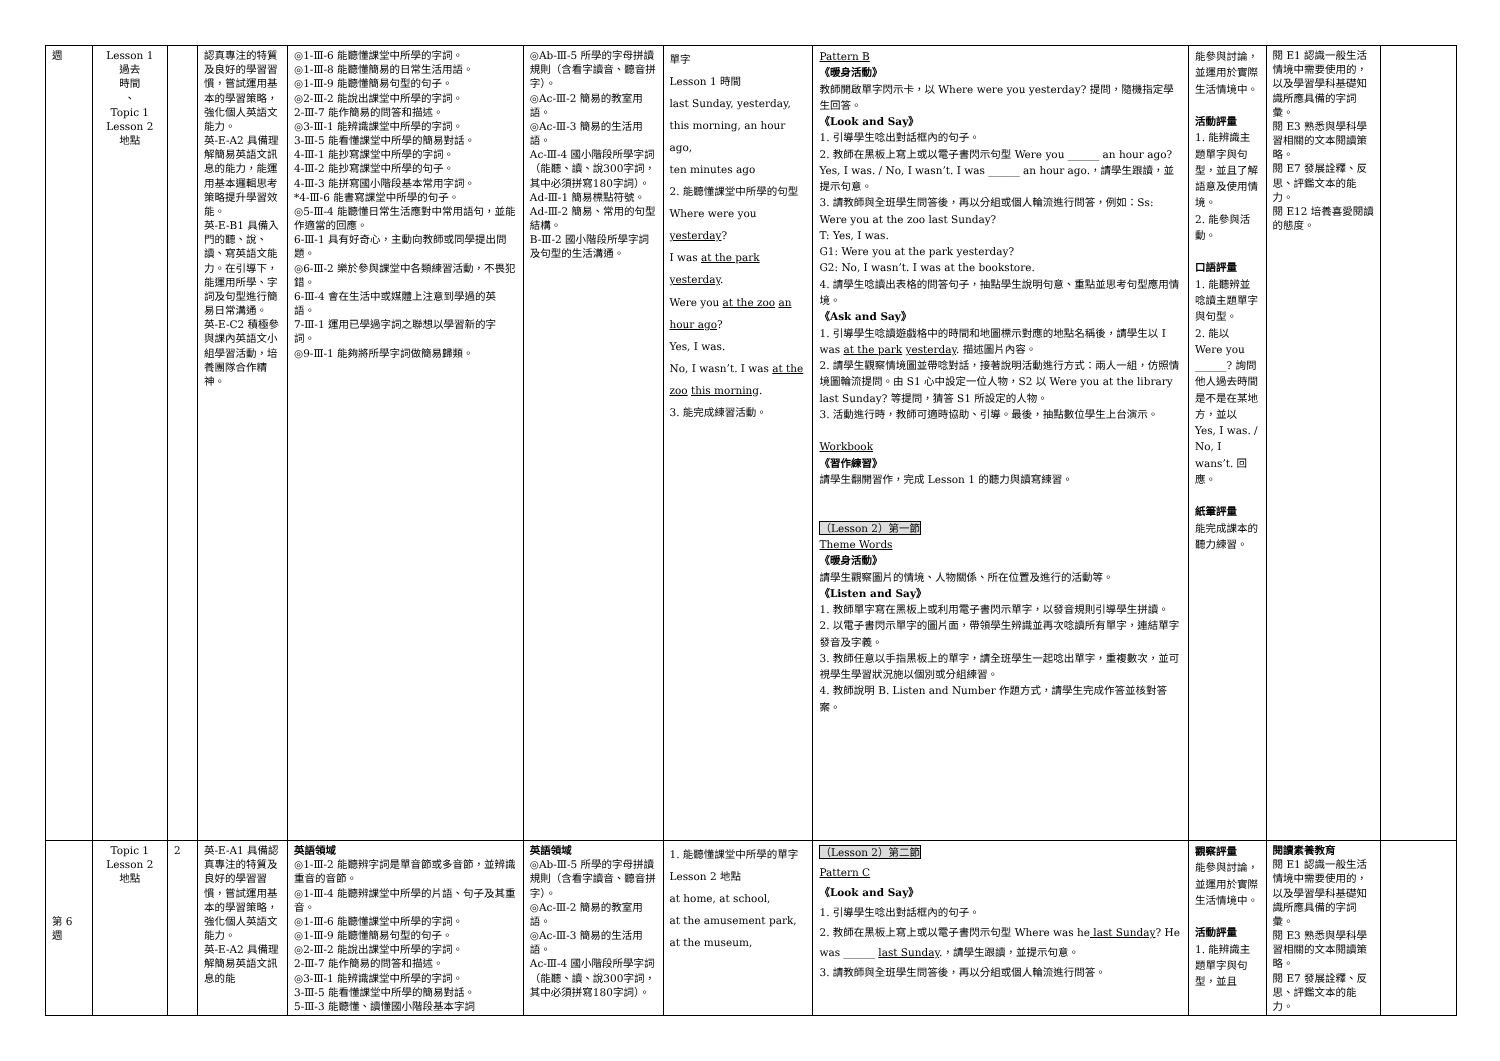| 週 | Lesson 1 過去 時間 、 Topic 1 Lesson 2 地點 | | 認真專注的特質及良好的學習習慣，嘗試運用基本的學習策略，強化個人英語文能力。 英-E-A2 具備理解簡易英語文訊息的能力，能運用基本邏輯思考策略提升學習效能。 英-E-B1 具備入門的聽、說、讀、寫英語文能力。在引導下，能運用所學、字詞及句型進行簡易日常溝通。 英-E-C2 積極參與課內英語文小組學習活動，培養團隊合作精神。 | ◎1-Ⅲ-6 能聽懂課堂中所學的字詞。 ◎1-Ⅲ-8 能聽懂簡易的日常生活用語。 ◎1-Ⅲ-9 能聽懂簡易句型的句子。 ◎2-Ⅲ-2 能說出課堂中所學的字詞。 2-Ⅲ-7 能作簡易的問答和描述。 ◎3-Ⅲ-1 能辨識課堂中所學的字詞。 3-Ⅲ-5 能看懂課堂中所學的簡易對話。 4-Ⅲ-1 能抄寫課堂中所學的字詞。 4-Ⅲ-2 能抄寫課堂中所學的句子。 4-Ⅲ-3 能拼寫國小階段基本常用字詞。 *4-Ⅲ-6 能書寫課堂中所學的句子。 ◎5-Ⅲ-4 能聽懂日常生活應對中常用語句，並能作適當的回應。 6-Ⅲ-1 具有好奇心，主動向教師或同學提出問題。 ◎6-Ⅲ-2 樂於參與課堂中各類練習活動，不畏犯錯。 6-Ⅲ-4 會在生活中或媒體上注意到學過的英語。 7-Ⅲ-1 運用已學過字詞之聯想以學習新的字詞。 ◎9-Ⅲ-1 能夠將所學字詞做簡易歸類。 | ◎Ab-Ⅲ-5 所學的字母拼讀規則（含看字讀音、聽音拼字）。 ◎Ac-Ⅲ-2 簡易的教室用語。 ◎Ac-Ⅲ-3 簡易的生活用語。 Ac-Ⅲ-4 國小階段所學字詞（能聽、讀、說300字詞，其中必須拼寫180字詞）。 Ad-Ⅲ-1 簡易標點符號。 Ad-Ⅲ-2 簡易、常用的句型結構。 B-Ⅲ-2 國小階段所學字詞及句型的生活溝通。 | 單字 Lesson 1 時間 last Sunday, yesterday, this morning, an hour ago, ten minutes ago 2. 能聽懂課堂中所學的句型 Where were you yesterday ? I was at the park yesterday . Were you at the zoo an hour ago ? Yes, I was. No, I wasn’t. I was at the zoo this morning . 3. 能完成練習活動。 | Pattern B 《暖身活動》 教師開啟單字閃示卡，以 Where were you yesterday? 提問，隨機指定學生回答。 《Look and Say》 1. 引導學生唸出對話框內的句子。 2. 教師在黑板上寫上或以電子書閃示句型 Were you ______ an hour ago? Yes, I was. / No, I wasn’t. I was ______ an hour ago.，請學生跟讀，並提示句意。 3. 請教師與全班學生問答後，再以分組或個人輪流進行問答，例如：Ss: Were you at the zoo last Sunday? T: Yes, I was. G1: Were you at the park yesterday? G2: No, I wasn’t. I was at the bookstore. 4. 請學生唸讀出表格的問答句子，抽點學生說明句意、重點並思考句型應用情境。 《Ask and Say》 1. 引導學生唸讀遊戲格中的時間和地圖標示對應的地點名稱後，請學生以 I was at the park yesterday . 描述圖片內容。 2. 請學生觀察情境圖並帶唸對話，接著說明活動進行方式：兩人一組，仿照情境圖輪流提問。由 S1 心中設定一位人物，S2 以 Were you at the library last Sunday? 等提問，猜答 S1 所設定的人物。 3. 活動進行時，教師可適時協助、引導。最後，抽點數位學生上台演示。 Workbook 《習作練習》 請學生翻開習作，完成 Lesson 1 的聽力與讀寫練習。 （Lesson 2）第一節 Theme Words 《暖身活動》 請學生觀察圖片的情境、人物關係、所在位置及進行的活動等。 《Listen and Say》 1. 教師單字寫在黑板上或利用電子書閃示單字，以發音規則引導學生拼讀。 2. 以電子書閃示單字的圖片面，帶領學生辨識並再次唸讀所有單字，連結單字發音及字義。 3. 教師任意以手指黑板上的單字，請全班學生一起唸出單字，重複數次，並可視學生學習狀況施以個別或分組練習。 4. 教師說明 B. Listen and Number 作題方式，請學生完成作答並核對答案。 | 能參與討論，並運用於實際生活情境中。 活動評量 1. 能辨識主題單字與句型，並且了解語意及使用情境。 2. 能參與活動。 口語評量 1. 能聽辨並唸讀主題單字與句型。 2. 能以 Were you ______? 詢問他人過去時間是不是在某地方，並以 Yes, I was. / No, I wans’t. 回應。 紙筆評量 能完成課本的聽力練習。 | 閱 E1 認識一般生活情境中需要使用的，以及學習學科基礎知識所應具備的字詞彙。 閱 E3 熟悉與學科學習相關的文本閱讀策略。 閱 E7 發展詮釋、反思、評鑑文本的能力。 閱 E12 培養喜愛閱讀的態度。 | |
| 第 6 週 | Topic 1 Lesson 2 地點 | 2 | 英-E-A1 具備認真專注的特質及良好的學習習慣，嘗試運用基本的學習策略，強化個人英語文能力。 英-E-A2 具備理解簡易英語文訊息的能 | 英語領域 ◎1-Ⅲ-2 能聽辨字詞是單音節或多音節，並辨識重音的音節。 ◎1-Ⅲ-4 能聽辨課堂中所學的片語、句子及其重音。 ◎1-Ⅲ-6 能聽懂課堂中所學的字詞。 ◎1-Ⅲ-9 能聽懂簡易句型的句子。 ◎2-Ⅲ-2 能說出課堂中所學的字詞。 2-Ⅲ-7 能作簡易的問答和描述。 ◎3-Ⅲ-1 能辨識課堂中所學的字詞。 3-Ⅲ-5 能看懂課堂中所學的簡易對話。 5-Ⅲ-3 能聽懂、讀懂國小階段基本字詞 | 英語領域 ◎Ab-Ⅲ-5 所學的字母拼讀規則（含看字讀音、聽音拼字）。 ◎Ac-Ⅲ-2 簡易的教室用語。 ◎Ac-Ⅲ-3 簡易的生活用語。 Ac-Ⅲ-4 國小階段所學字詞（能聽、讀、說300字詞，其中必須拼寫180字詞）。 | 1. 能聽懂課堂中所學的單字 Lesson 2 地點 at home, at school, at the amusement park, at the museum, | （Lesson 2）第二節 Pattern C 《Look and Say》 1. 引導學生唸出對話框內的句子。 2. 教師在黑板上寫上或以電子書閃示句型 Where was he last Sunday ? He was ______ last Sunday .，請學生跟讀，並提示句意。 3. 請教師與全班學生問答後，再以分組或個人輪流進行問答。 | 觀察評量 能參與討論，並運用於實際生活情境中。 活動評量 1. 能辨識主題單字與句型，並且 | 閱讀素養教育 閱 E1 認識一般生活情境中需要使用的，以及學習學科基礎知識所應具備的字詞彙。 閱 E3 熟悉與學科學習相關的文本閱讀策略。 閱 E7 發展詮釋、反思、評鑑文本的能力。 | |